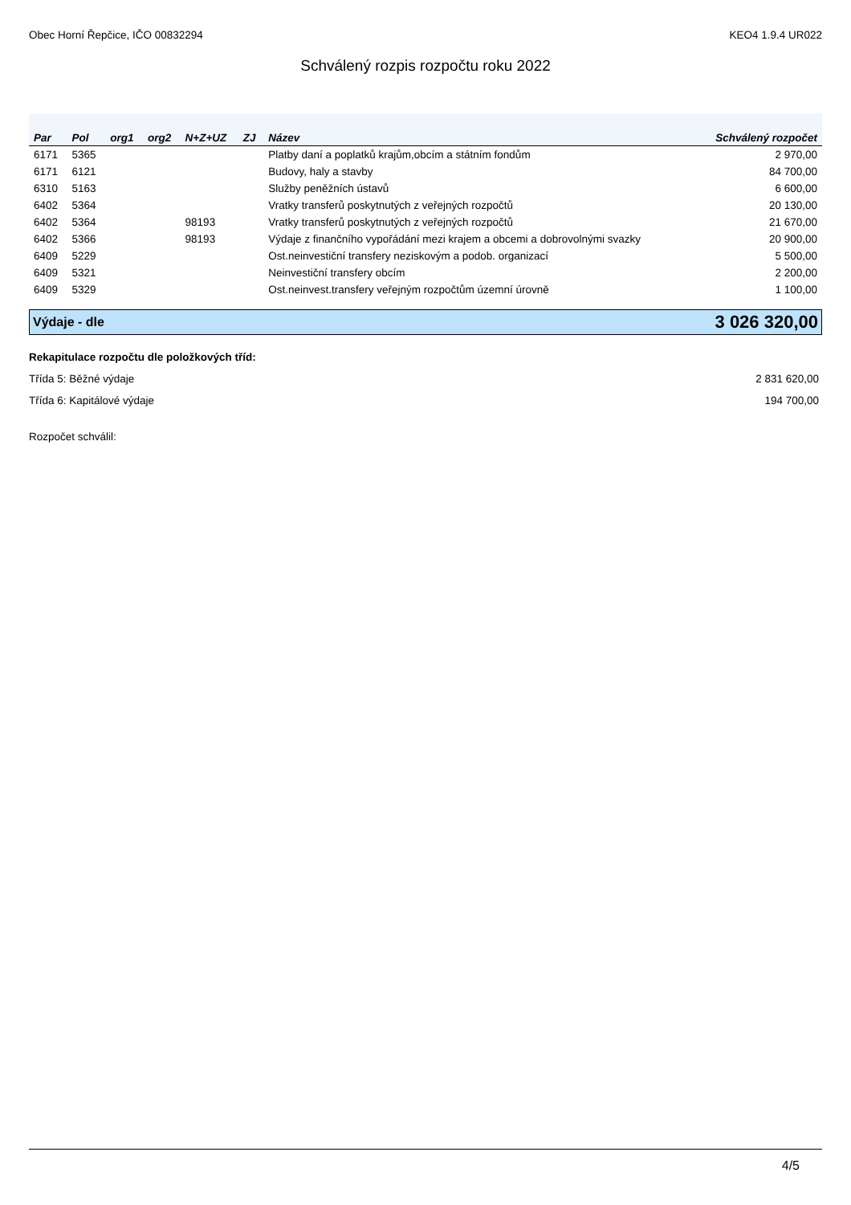Obec Horní Řepčice, IČO 00832294 KEO4 1.9.4 UR022
Schválený rozpis rozpočtu roku 2022
| Par | Pol | org1 | org2 | N+Z+UZ | ZJ | Název | Schválený rozpočet |
| --- | --- | --- | --- | --- | --- | --- | --- |
| 6171 | 5365 | | | | | Platby daní a poplatků krajům,obcím a státním fondům | 2 970,00 |
| 6171 | 6121 | | | | | Budovy, haly a stavby | 84 700,00 |
| 6310 | 5163 | | | | | Služby peněžních ústavů | 6 600,00 |
| 6402 | 5364 | | | | | Vratky transferů poskytnutých z veřejných rozpočtů | 20 130,00 |
| 6402 | 5364 | | | 98193 | | Vratky transferů poskytnutých z veřejných rozpočtů | 21 670,00 |
| 6402 | 5366 | | | 98193 | | Výdaje z finančního vypořádání mezi krajem a obcemi a dobrovolnými svazky | 20 900,00 |
| 6409 | 5229 | | | | | Ost.neinvestiční transfery neziskovým a podob. organizací | 5 500,00 |
| 6409 | 5321 | | | | | Neinvestiční transfery obcím | 2 200,00 |
| 6409 | 5329 | | | | | Ost.neinvest.transfery veřejným rozpočtům územní úrovně | 1 100,00 |
Výdaje - dle 3 026 320,00
Rekapitulace rozpočtu dle položkových tříd:
Třída 5: Běžné výdaje 2 831 620,00
Třída 6: Kapitálové výdaje 194 700,00
Rozpočet schválil:
4/5